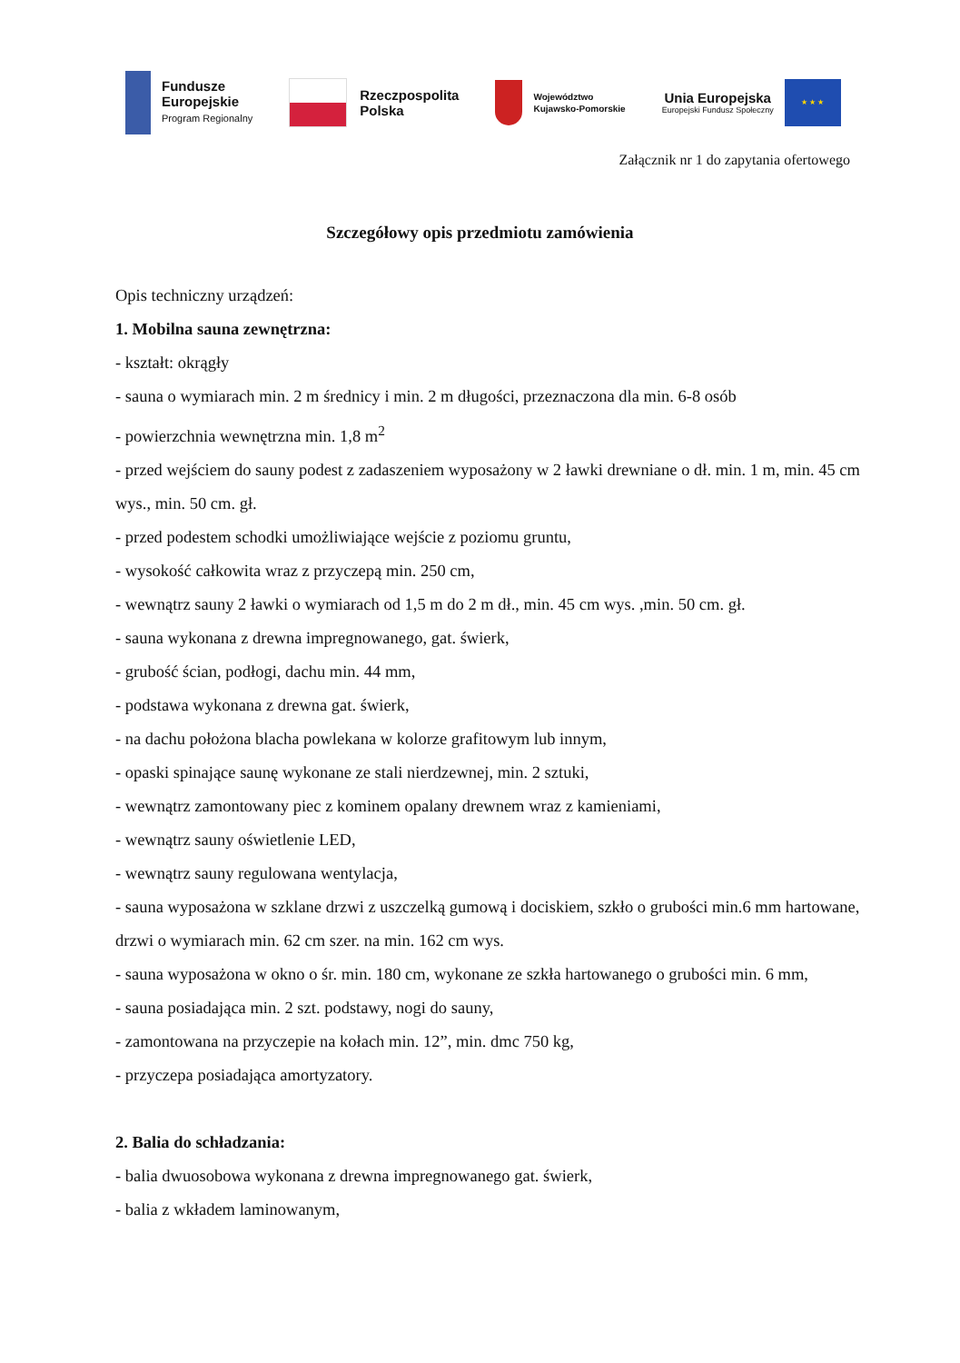Fundusze
Europejskie
Program Regionalny
Rzeczpospolita
Polska
Województwo
Kujawsko-Pomorskie
Unia Europejska
Europejski Fundusz Społeczny
★ ★ ★
Załącznik nr 1 do zapytania ofertowego
Szczegółowy opis przedmiotu zamówienia
Opis techniczny urządzeń:
1. Mobilna sauna zewnętrzna:
- kształt: okrągły
- sauna o wymiarach min. 2 m średnicy i min. 2 m długości, przeznaczona dla min. 6-8 osób
- powierzchnia wewnętrzna min. 1,8 m<sup>2</sup>
- przed wejściem do sauny podest z zadaszeniem wyposażony w 2 ławki drewniane o dł. min. 1 m, min. 45 cm wys., min. 50 cm. gł.
- przed podestem schodki umożliwiające wejście z poziomu gruntu,
- wysokość całkowita wraz z przyczepą min. 250 cm,
- wewnątrz sauny 2 ławki o wymiarach od 1,5 m do 2 m dł., min. 45 cm wys. ,min. 50 cm. gł.
- sauna wykonana z drewna impregnowanego, gat. świerk,
- grubość ścian, podłogi, dachu min. 44 mm,
- podstawa wykonana z drewna gat. świerk,
- na dachu położona blacha powlekana w kolorze grafitowym lub innym,
- opaski spinające saunę wykonane ze stali nierdzewnej, min. 2 sztuki,
- wewnątrz zamontowany piec z kominem opalany drewnem wraz z kamieniami,
- wewnątrz sauny oświetlenie LED,
- wewnątrz sauny regulowana wentylacja,
- sauna wyposażona w szklane drzwi z uszczelką gumową i dociskiem, szkło o grubości min.6 mm hartowane, drzwi o wymiarach min. 62 cm szer. na min. 162 cm wys.
- sauna wyposażona w okno o śr. min. 180 cm, wykonane ze szkła hartowanego o grubości min. 6 mm,
- sauna posiadająca min. 2 szt. podstawy, nogi do sauny,
- zamontowana na przyczepie na kołach min. 12”, min. dmc 750 kg,
- przyczepa posiadająca amortyzatory.
2. Balia do schładzania:
- balia dwuosobowa wykonana z drewna impregnowanego gat. świerk,
- balia z wkładem laminowanym,